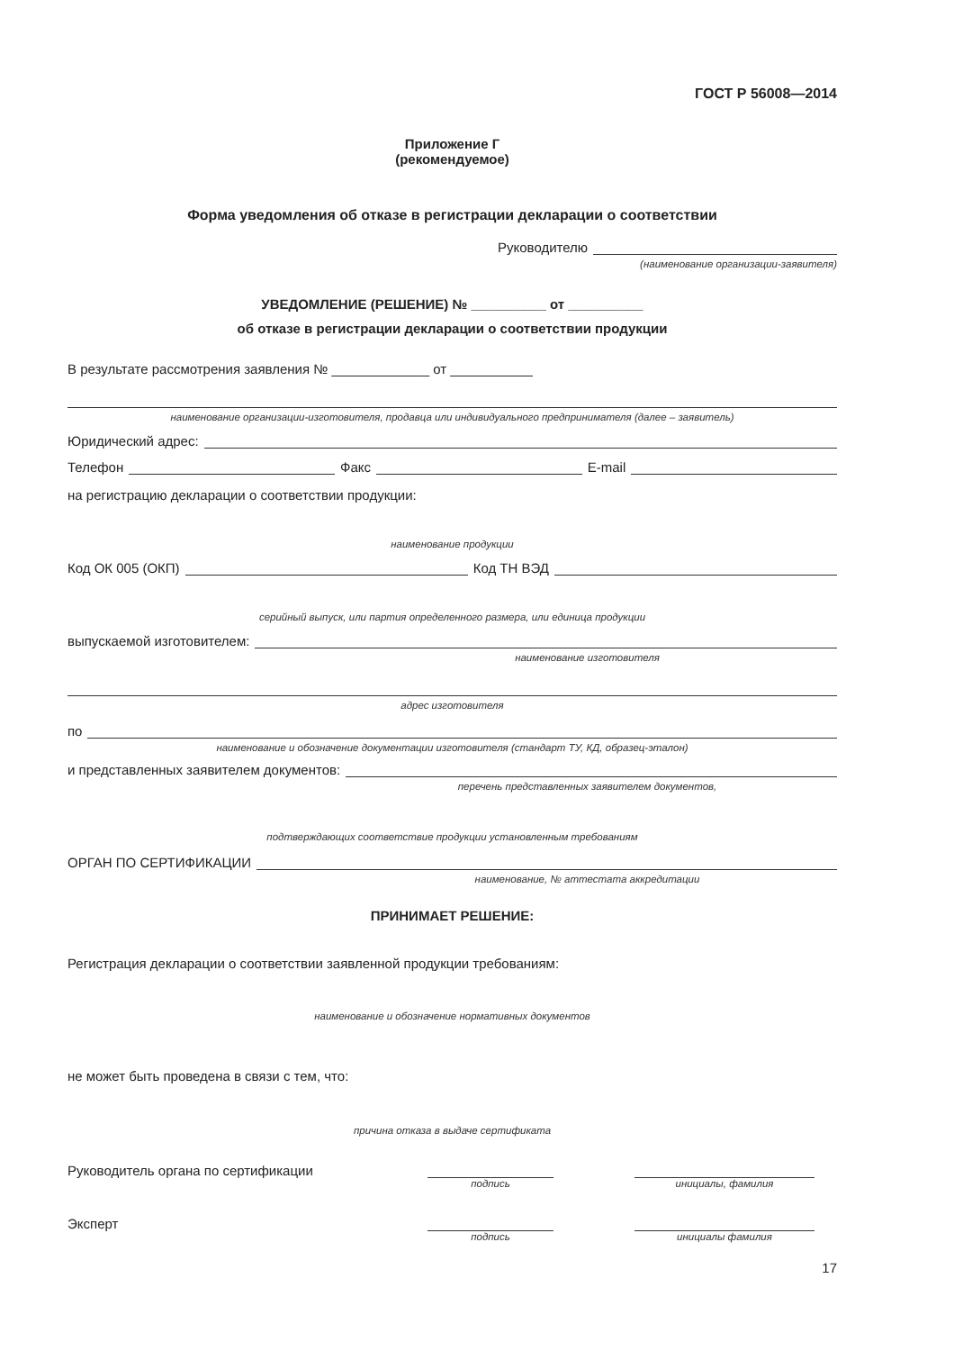ГОСТ Р 56008—2014
Приложение Г
(рекомендуемое)
Форма уведомления об отказе в регистрации декларации о соответствии
Руководителю
(наименование организации-заявителя)
УВЕДОМЛЕНИЕ (РЕШЕНИЕ) № __________ от __________
об отказе в регистрации декларации о соответствии продукции
В результате рассмотрения заявления № _____________ от ___________
наименование организации-изготовителя, продавца или индивидуального предпринимателя (далее – заявитель)
Юридический адрес:
Телефон Факс E-mail
на регистрацию декларации о соответствии продукции:
наименование продукции
Код ОК 005 (ОКП) Код ТН ВЭД
серийный выпуск, или партия определенного размера, или единица продукции
выпускаемой изготовителем:
наименование изготовителя
адрес изготовителя
по
наименование и обозначение документации изготовителя (стандарт ТУ, КД, образец-эталон)
и представленных заявителем документов:
перечень представленных заявителем документов,
подтверждающих соответствие продукции установленным требованиям
ОРГАН ПО СЕРТИФИКАЦИИ
наименование, № аттестата аккредитации
ПРИНИМАЕТ РЕШЕНИЕ:
Регистрация декларации о соответствии заявленной продукции требованиям:
наименование и обозначение нормативных документов
не может быть проведена в связи с тем, что:
причина отказа в выдаче сертификата
Руководитель органа по сертификации
подпись инициалы, фамилия
Эксперт
подпись инициалы фамилия
17